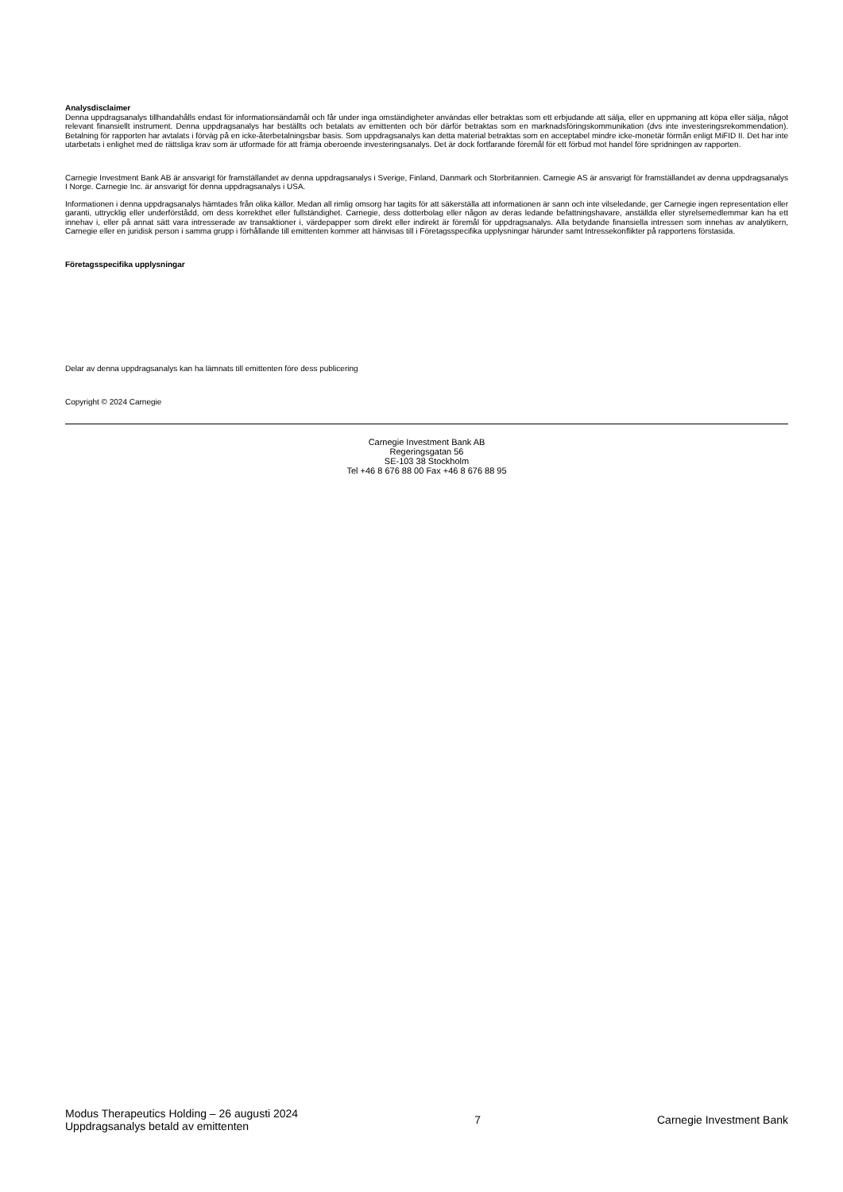Analysdisclaimer
Denna uppdragsanalys tillhandahålls endast för informationsändamål och får under inga omständigheter användas eller betraktas som ett erbjudande att sälja, eller en uppmaning att köpa eller sälja, något relevant finansiellt instrument. Denna uppdragsanalys har beställts och betalats av emittenten och bör därför betraktas som en marknadsföringskommunikation (dvs inte investeringsrekommendation). Betalning för rapporten har avtalats i förväg på en icke-återbetalningsbar basis. Som uppdragsanalys kan detta material betraktas som en acceptabel mindre icke-monetär förmån enligt MiFID II. Det har inte utarbetats i enlighet med de rättsliga krav som är utformade för att främja oberoende investeringsanalys. Det är dock fortfarande föremål för ett förbud mot handel före spridningen av rapporten.
Carnegie Investment Bank AB är ansvarigt för framställandet av denna uppdragsanalys i Sverige, Finland, Danmark och Storbritannien. Carnegie AS är ansvarigt för framställandet av denna uppdragsanalys I Norge. Carnegie Inc. är ansvarigt för denna uppdragsanalys i USA.
Informationen i denna uppdragsanalys hämtades från olika källor. Medan all rimlig omsorg har tagits för att säkerställa att informationen är sann och inte vilseledande, ger Carnegie ingen representation eller garanti, uttrycklig eller underförstådd, om dess korrekthet eller fullständighet. Carnegie, dess dotterbolag eller någon av deras ledande befattningshavare, anställda eller styrelsemedlemmar kan ha ett innehav i, eller på annat sätt vara intresserade av transaktioner i, värdepapper som direkt eller indirekt är föremål för uppdragsanalys. Alla betydande finansiella intressen som innehas av analytikern, Carnegie eller en juridisk person i samma grupp i förhållande till emittenten kommer att hänvisas till i Företagsspecifika upplysningar härunder samt Intressekonflikter på rapportens förstasida.
Företagsspecifika upplysningar
Delar av denna uppdragsanalys kan ha lämnats till emittenten före dess publicering
Copyright © 2024 Carnegie
Carnegie Investment Bank AB
Regeringsgatan 56
SE-103 38 Stockholm
Tel +46 8 676 88 00 Fax +46 8 676 88 95
Modus Therapeutics Holding – 26 augusti 2024
Uppdragsanalys betald av emittenten
7 Carnegie Investment Bank